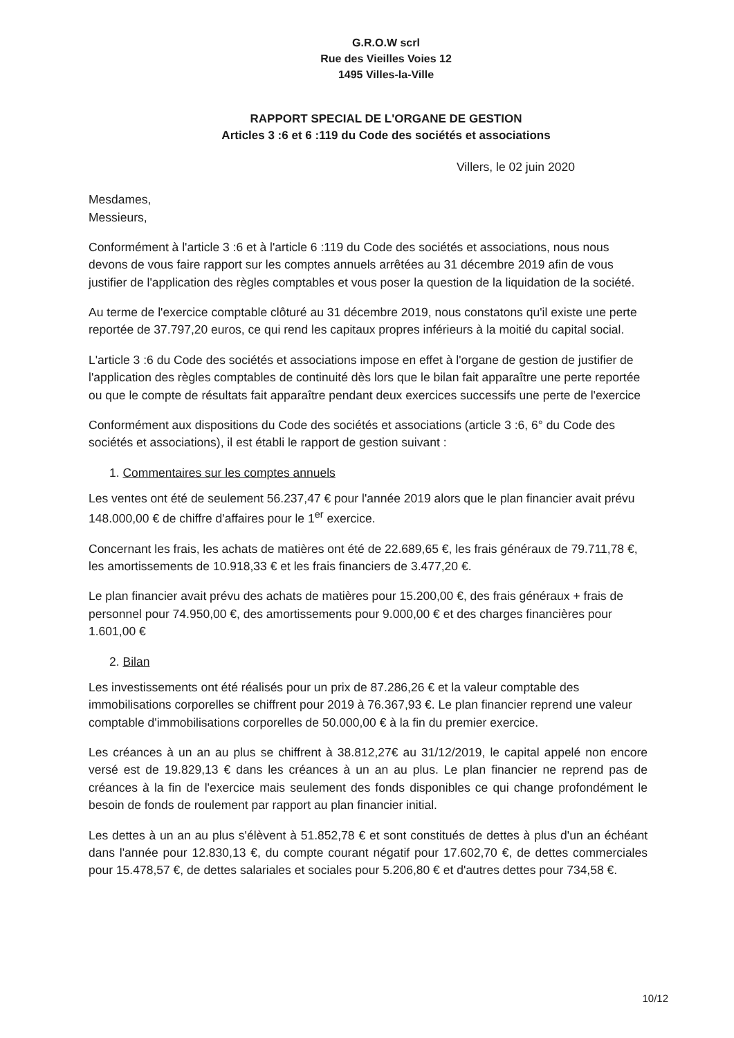G.R.O.W scrl
Rue des Vieilles Voies 12
1495 Villes-la-Ville
RAPPORT SPECIAL DE L'ORGANE DE GESTION
Articles 3 :6 et 6 :119 du Code des sociétés et associations
Villers, le 02 juin 2020
Mesdames,
Messieurs,
Conformément à l'article 3 :6 et à l'article 6 :119 du Code des sociétés et associations, nous nous devons de vous faire rapport sur les comptes annuels arrêtées au 31 décembre 2019 afin de vous justifier de l'application des règles comptables et vous poser la question de la liquidation de la société.
Au terme de l'exercice comptable clôturé au 31 décembre 2019, nous constatons qu'il existe une perte reportée de 37.797,20 euros, ce qui rend les capitaux propres inférieurs à la moitié du capital social.
L'article 3 :6 du Code des sociétés et associations impose en effet à l'organe de gestion de justifier de l'application des règles comptables de continuité dès lors que le bilan fait apparaître une perte reportée ou que le compte de résultats fait apparaître pendant deux exercices successifs une perte de l'exercice
Conformément aux dispositions du Code des sociétés et associations (article 3 :6, 6° du Code des sociétés et associations), il est établi le rapport de gestion suivant :
1. Commentaires sur les comptes annuels
Les ventes ont été de seulement 56.237,47 € pour l'année 2019 alors que le plan financier avait prévu 148.000,00 € de chiffre d'affaires pour le 1<sup>er</sup> exercice.
Concernant les frais, les achats de matières ont été de 22.689,65 €, les frais généraux de 79.711,78 €, les amortissements de 10.918,33 € et les frais financiers de 3.477,20 €.
Le plan financier avait prévu des achats de matières pour 15.200,00 €, des frais généraux + frais de personnel pour 74.950,00 €, des amortissements pour 9.000,00 € et des charges financières pour 1.601,00 €
2. Bilan
Les investissements ont été réalisés pour un prix de 87.286,26 € et la valeur comptable des immobilisations corporelles se chiffrent pour 2019 à 76.367,93 €. Le plan financier reprend une valeur comptable d'immobilisations corporelles de 50.000,00 € à la fin du premier exercice.
Les créances à un an au plus se chiffrent à 38.812,27€ au 31/12/2019, le capital appelé non encore versé est de 19.829,13 € dans les créances à un an au plus. Le plan financier ne reprend pas de créances à la fin de l'exercice mais seulement des fonds disponibles ce qui change profondément le besoin de fonds de roulement par rapport au plan financier initial.
Les dettes à un an au plus s'élèvent à 51.852,78 € et sont constitués de dettes à plus d'un an échéant dans l'année pour 12.830,13 €, du compte courant négatif pour 17.602,70 €, de dettes commerciales pour 15.478,57 €, de dettes salariales et sociales pour 5.206,80 € et d'autres dettes pour 734,58 €.
10/12